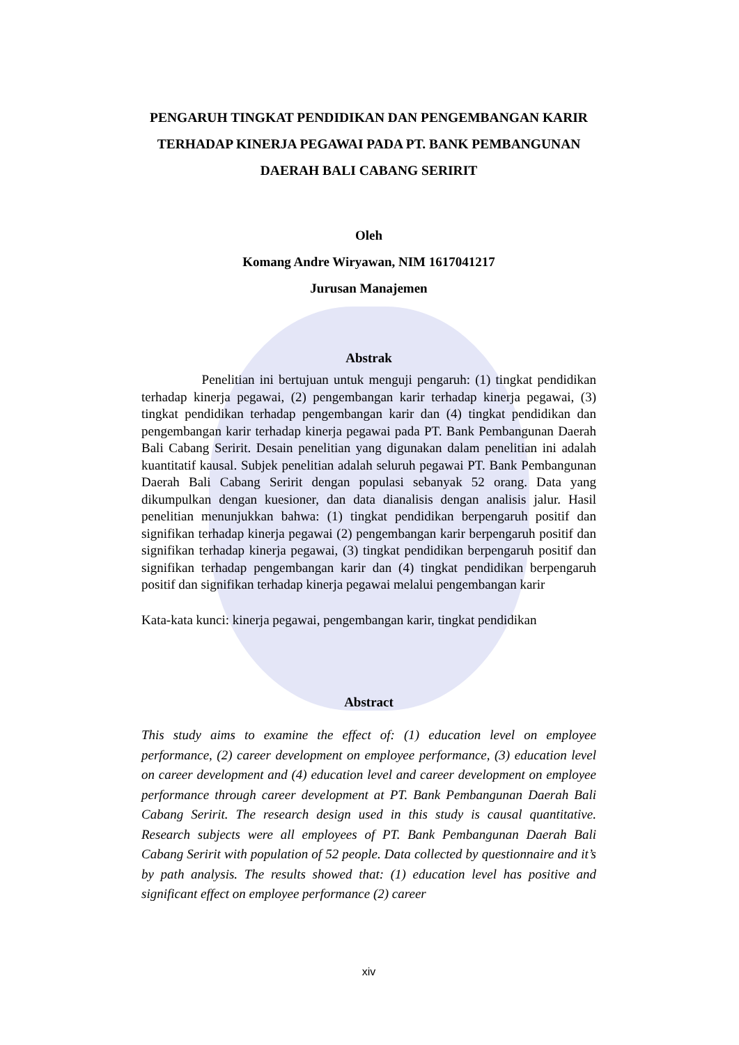PENGARUH TINGKAT PENDIDIKAN DAN PENGEMBANGAN KARIR TERHADAP KINERJA PEGAWAI PADA PT. BANK PEMBANGUNAN DAERAH BALI CABANG SERIRIT
Oleh
Komang Andre Wiryawan, NIM 1617041217
Jurusan Manajemen
Abstrak
Penelitian ini bertujuan untuk menguji pengaruh: (1) tingkat pendidikan terhadap kinerja pegawai, (2) pengembangan karir terhadap kinerja pegawai, (3) tingkat pendidikan terhadap pengembangan karir dan (4) tingkat pendidikan dan pengembangan karir terhadap kinerja pegawai pada PT. Bank Pembangunan Daerah Bali Cabang Seririt. Desain penelitian yang digunakan dalam penelitian ini adalah kuantitatif kausal. Subjek penelitian adalah seluruh pegawai PT. Bank Pembangunan Daerah Bali Cabang Seririt dengan populasi sebanyak 52 orang. Data yang dikumpulkan dengan kuesioner, dan data dianalisis dengan analisis jalur. Hasil penelitian menunjukkan bahwa: (1) tingkat pendidikan berpengaruh positif dan signifikan terhadap kinerja pegawai (2) pengembangan karir berpengaruh positif dan signifikan terhadap kinerja pegawai, (3) tingkat pendidikan berpengaruh positif dan signifikan terhadap pengembangan karir dan (4) tingkat pendidikan berpengaruh positif dan signifikan terhadap kinerja pegawai melalui pengembangan karir
Kata-kata kunci: kinerja pegawai, pengembangan karir, tingkat pendidikan
Abstract
This study aims to examine the effect of: (1) education level on employee performance, (2) career development on employee performance, (3) education level on career development and (4) education level and career development on employee performance through career development at PT. Bank Pembangunan Daerah Bali Cabang Seririt. The research design used in this study is causal quantitative. Research subjects were all employees of PT. Bank Pembangunan Daerah Bali Cabang Seririt with population of 52 people. Data collected by questionnaire and it’s by path analysis. The results showed that: (1) education level has positive and significant effect on employee performance (2) career
xiv